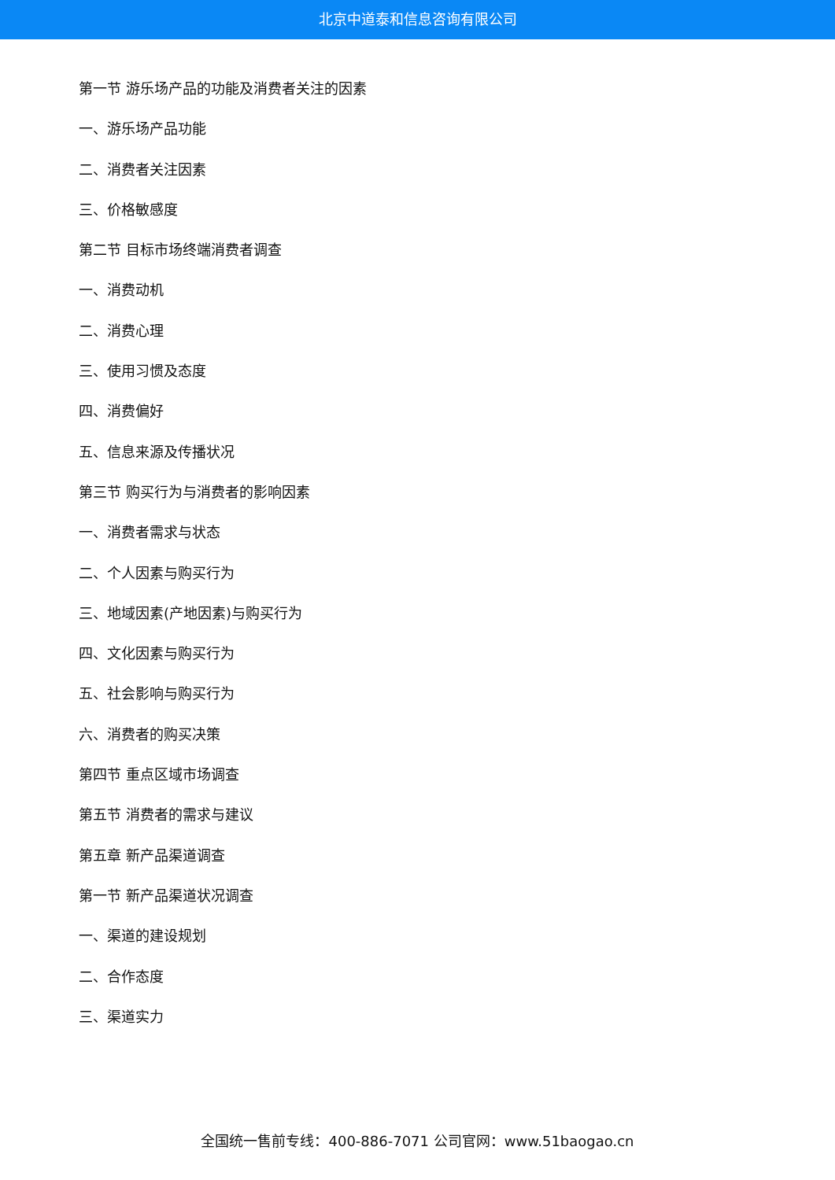北京中道泰和信息咨询有限公司
第一节 游乐场产品的功能及消费者关注的因素
一、游乐场产品功能
二、消费者关注因素
三、价格敏感度
第二节 目标市场终端消费者调查
一、消费动机
二、消费心理
三、使用习惯及态度
四、消费偏好
五、信息来源及传播状况
第三节 购买行为与消费者的影响因素
一、消费者需求与状态
二、个人因素与购买行为
三、地域因素(产地因素)与购买行为
四、文化因素与购买行为
五、社会影响与购买行为
六、消费者的购买决策
第四节 重点区域市场调查
第五节 消费者的需求与建议
第五章 新产品渠道调查
第一节 新产品渠道状况调查
一、渠道的建设规划
二、合作态度
三、渠道实力
全国统一售前专线：400-886-7071 公司官网：www.51baogao.cn